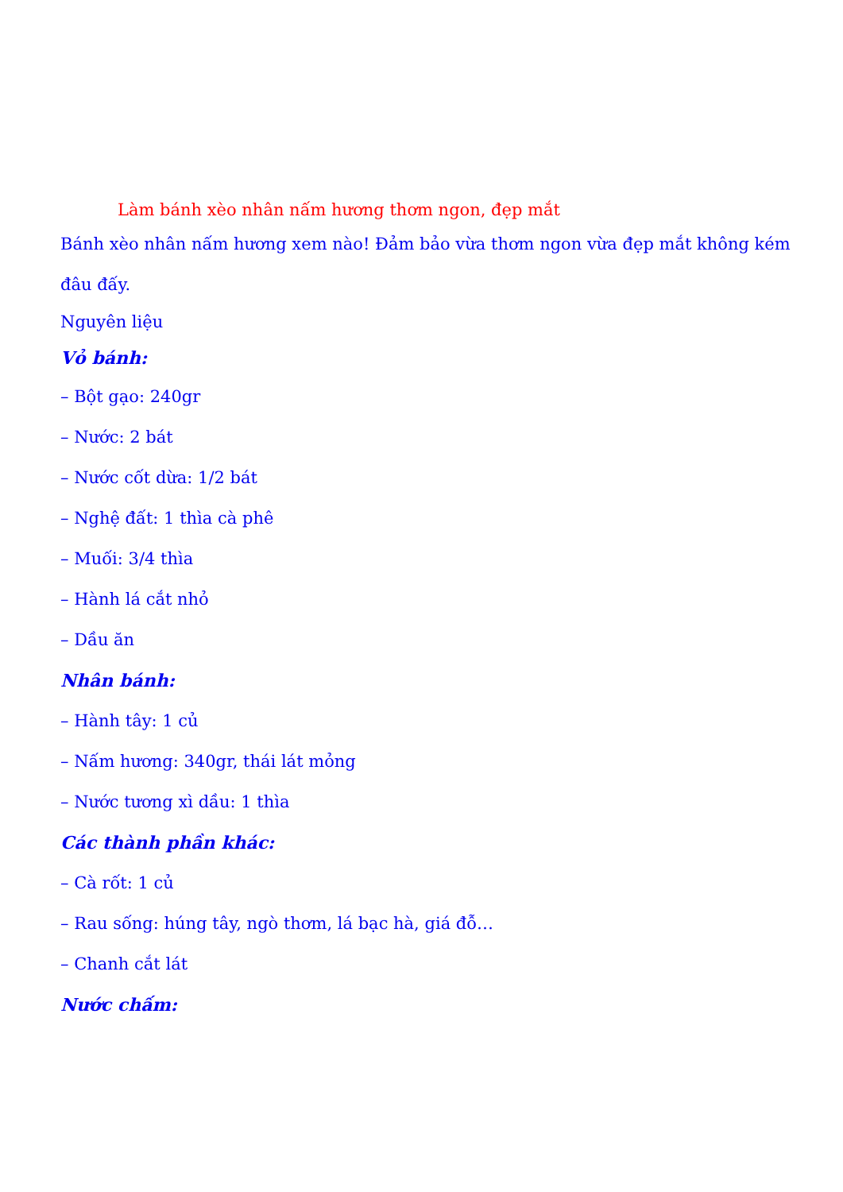Làm bánh xèo nhân nấm hương thơm ngon, đẹp mắt
Bánh xèo nhân nấm hương xem nào! Đảm bảo vừa thơm ngon vừa đẹp mắt không kém đâu đấy.
Nguyên liệu
Vỏ bánh:
– Bột gạo: 240gr
– Nước: 2 bát
– Nước cốt dừa: 1/2 bát
– Nghệ đất: 1 thìa cà phê
– Muối: 3/4 thìa
– Hành lá cắt nhỏ
– Dầu ăn
Nhân bánh:
– Hành tây: 1 củ
– Nấm hương: 340gr, thái lát mỏng
– Nước tương xì dầu: 1 thìa
Các thành phần khác:
– Cà rốt: 1 củ
– Rau sống: húng tây, ngò thơm, lá bạc hà, giá đỗ…
– Chanh cắt lát
Nước chấm: